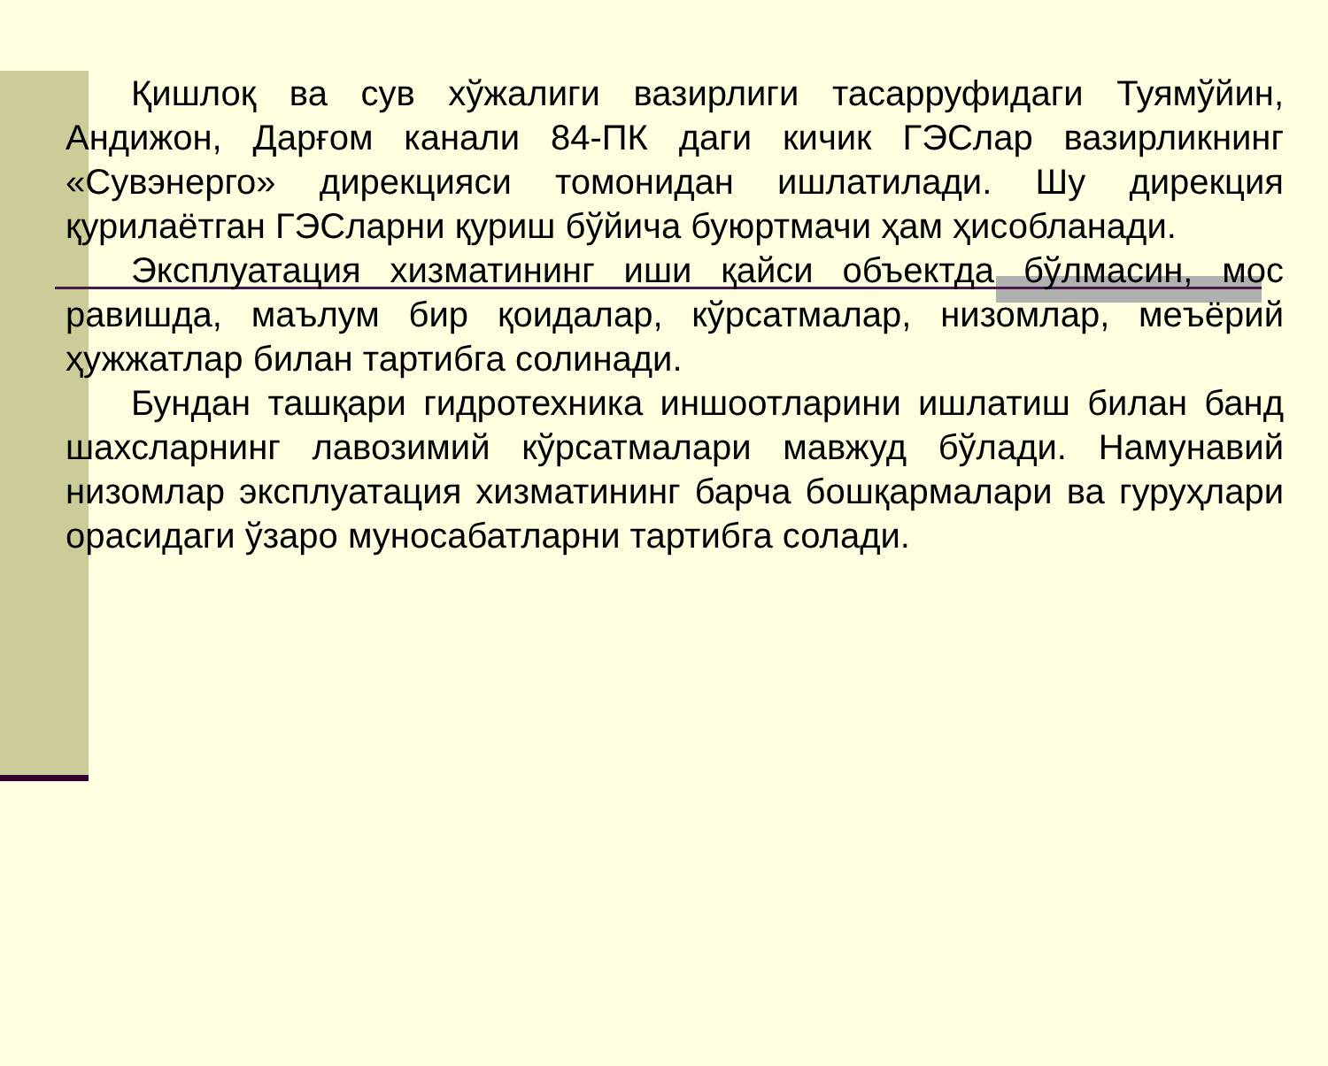Қишлоқ ва сув хўжалиги вазирлиги тасарруфидаги Туямўйин, Андижон, Дарғом канали 84-ПК даги кичик ГЭСлар вазирликнинг «Сувэнерго» дирекцияси томонидан ишлатилади. Шу дирекция қурилаётган ГЭСларни қуриш бўйича буюртмачи ҳам ҳисобланади.
Эксплуатация хизматининг иши қайси объектда бўлмасин, мос равишда, маълум бир қоидалар, кўрсатмалар, низомлар, меъёрий ҳужжатлар билан тартибга солинади.
Бундан ташқари гидротехника иншоотларини ишлатиш билан банд шахсларнинг лавозимий кўрсатмалари мавжуд бўлади. Намунавий низомлар эксплуатация хизматининг барча бошқармалари ва гуруҳлари орасидаги ўзаро муносабатларни тартибга солади.